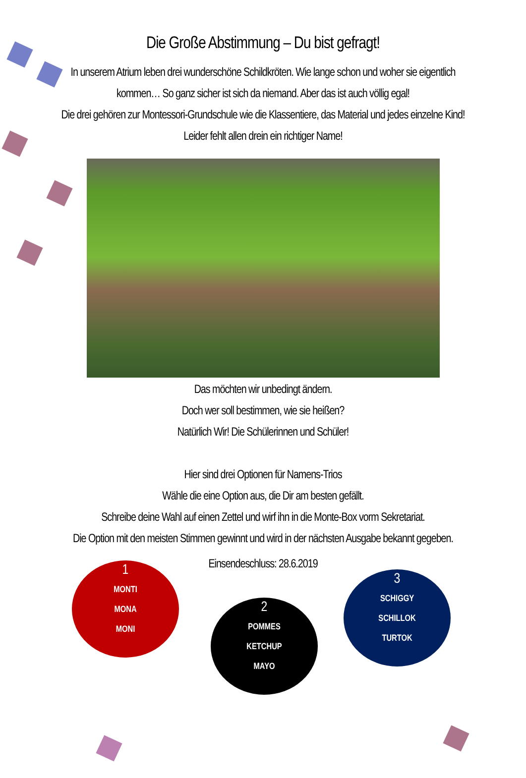Die Große Abstimmung – Du bist gefragt!
In unserem Atrium leben drei wunderschöne Schildkröten. Wie lange schon und woher sie eigentlich
kommen… So ganz sicher ist sich da niemand. Aber das ist auch völlig egal!
Die drei gehören zur Montessori-Grundschule wie die Klassentiere, das Material und jedes einzelne Kind!
Leider fehlt allen drein ein richtiger Name!
Das möchten wir unbedingt ändern.
Doch wer soll bestimmen, wie sie heißen?
Natürlich Wir! Die Schülerinnen und Schüler!
Hier sind drei Optionen für Namens-Trios
Wähle die eine Option aus, die Dir am besten gefällt.
Schreibe deine Wahl auf einen Zettel und wirf ihn in die Monte-Box vorm Sekretariat.
Die Option mit den meisten Stimmen gewinnt und wird in der nächsten Ausgabe bekannt gegeben.
Einsendeschluss: 28.6.2019
1
MONTI
MONA
MONI
2
POMMES
KETCHUP
MAYO
3
SCHIGGY
SCHILLOK
TURTOK